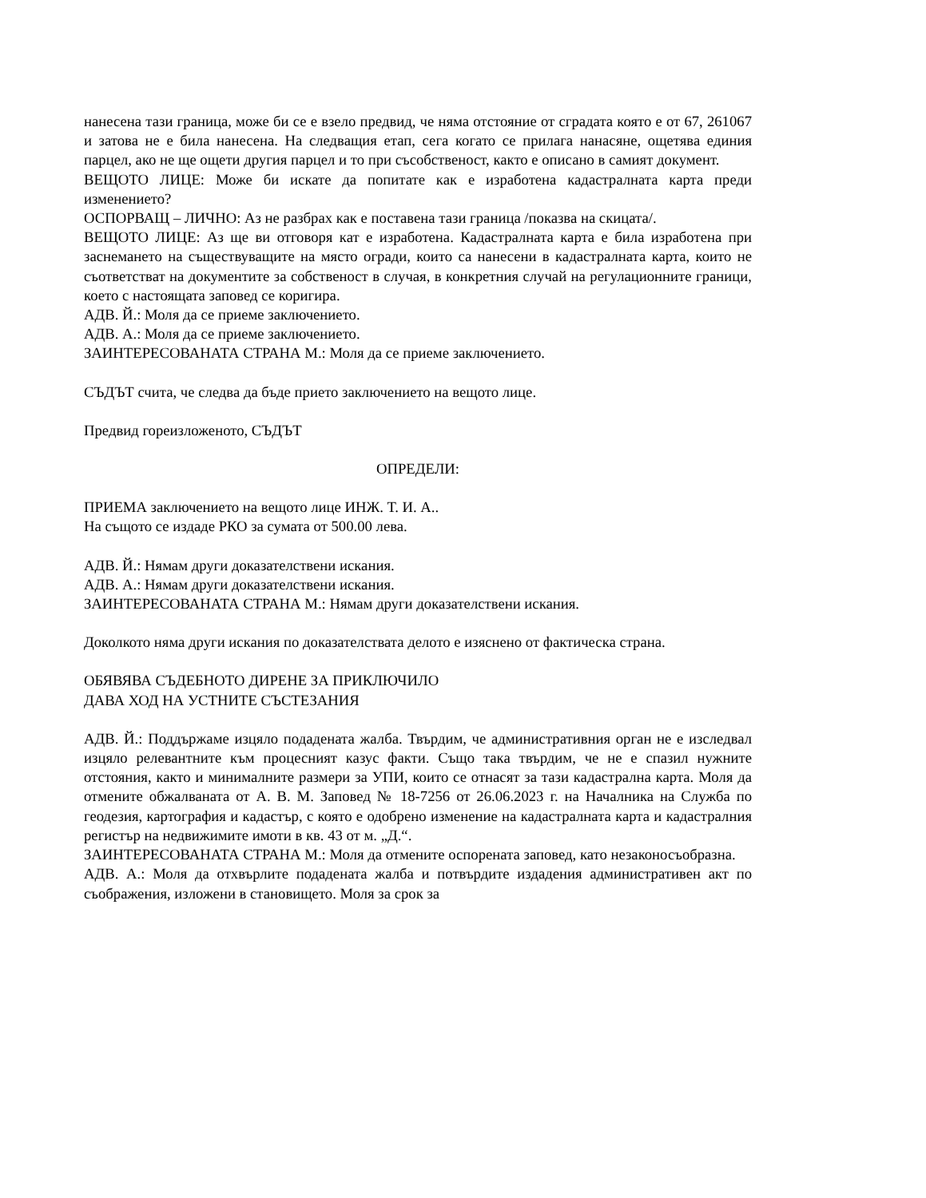нанесена тази граница, може би се е взело предвид, че няма отстояние от сградата която е от 67, 261067 и затова не е била нанесена. На следващия етап, сега когато се прилага нанасяне, ощетява единия парцел, ако не ще ощети другия парцел и то при съсобственост, както е описано в самият документ.
ВЕЩОТО ЛИЦЕ: Може би искате да попитате как е изработена кадастралната карта преди изменението?
ОСПОРВАЩ – ЛИЧНО: Аз не разбрах как е поставена тази граница /показва на скицата/.
ВЕЩОТО ЛИЦЕ: Аз ще ви отговоря кат е изработена. Кадастралната карта е била изработена при заснемането на съществуващите на място огради, които са нанесени в кадастралната карта, които не съответстват на документите за собственост в случая, в конкретния случай на регулационните граници, което с настоящата заповед се коригира.
АДВ. Й.: Моля да се приеме заключението.
АДВ. А.: Моля да се приеме заключението.
ЗАИНТЕРЕСОВАНАТА СТРАНА М.: Моля да се приеме заключението.
СЪДЪТ счита, че следва да бъде прието заключението на вещото лице.
Предвид гореизложеното, СЪДЪТ
ОПРЕДЕЛИ:
ПРИЕМА заключението на вещото лице ИНЖ. Т. И. А..
На същото се издаде РКО за сумата от 500.00 лева.
АДВ. Й.: Нямам други доказателствени искания.
АДВ. А.: Нямам други доказателствени искания.
ЗАИНТЕРЕСОВАНАТА СТРАНА М.: Нямам други доказателствени искания.
Доколкото няма други искания по доказателствата делото е изяснено от фактическа страна.
ОБЯВЯВА СЪДЕБНОТО ДИРЕНЕ ЗА ПРИКЛЮЧИЛО
ДАВА ХОД НА УСТНИТЕ СЪСТЕЗАНИЯ
АДВ. Й.: Поддържаме изцяло подадената жалба. Твърдим, че административния орган не е изследвал изцяло релевантните към процесният казус факти. Също така твърдим, че не е спазил нужните отстояния, както и минималните размери за УПИ, които се отнасят за тази кадастрална карта. Моля да отмените обжалваната от А. В. М. Заповед № 18-7256 от 26.06.2023 г. на Началника на Служба по геодезия, картография и кадастър, с която е одобрено изменение на кадастралната карта и кадастралния регистър на недвижимите имоти в кв. 43 от м. „Д.“.
ЗАИНТЕРЕСОВАНАТА СТРАНА М.: Моля да отмените оспорената заповед, като незаконосъобразна.
АДВ. А.: Моля да отхвърлите подадената жалба и потвърдите издадения административен акт по съображения, изложени в становището. Моля за срок за